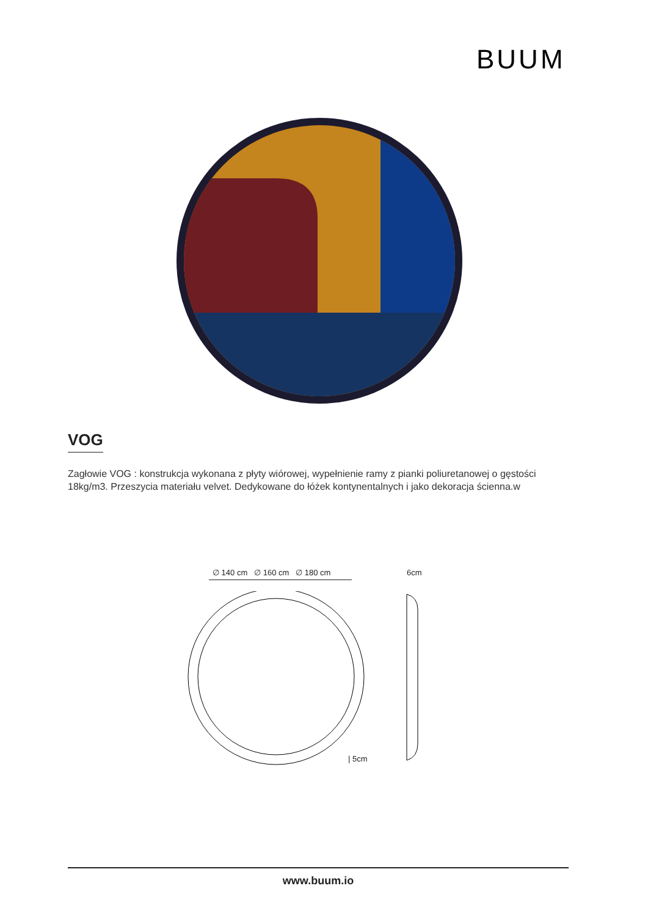BUUM
VOG
Zagłowie VOG : konstrukcja wykonana z płyty wiórowej, wypełnienie ramy z pianki poliuretanowej o gęstości 18kg/m3. Przeszycia materiału velvet. Dedykowane do łóżek kontynentalnych i jako dekoracja ścienna.w
∅ 140 cm ∅ 160 cm ∅ 180 cm
6cm
| 5cm
www.buum.io